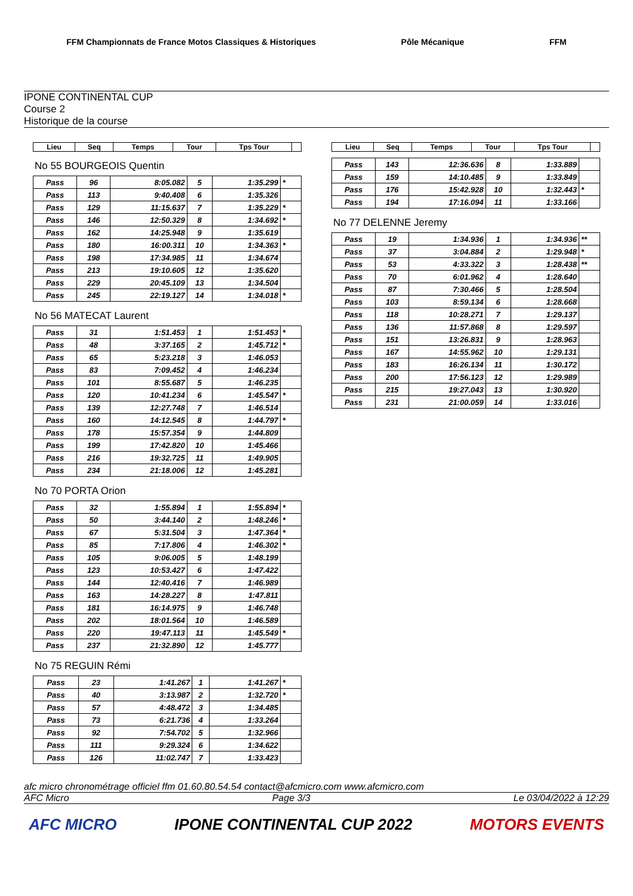FFM Championnats de France Motos Classiques & Historiques
Pôle Mécanique FFM
IPONE CONTINENTAL CUP
Course 2
Historique de la course
| Lieu | Seq | Temps | Tour | Tps Tour | |
| --- | --- | --- | --- | --- | --- |
No 55 BOURGEOIS Quentin
| Pass | 96 | 8:05.082 | 5 | 1:35.299 | * |
| Pass | 113 | 9:40.408 | 6 | 1:35.326 | |
| Pass | 129 | 11:15.637 | 7 | 1:35.229 | * |
| Pass | 146 | 12:50.329 | 8 | 1:34.692 | * |
| Pass | 162 | 14:25.948 | 9 | 1:35.619 | |
| Pass | 180 | 16:00.311 | 10 | 1:34.363 | * |
| Pass | 198 | 17:34.985 | 11 | 1:34.674 | |
| Pass | 213 | 19:10.605 | 12 | 1:35.620 | |
| Pass | 229 | 20:45.109 | 13 | 1:34.504 | |
| Pass | 245 | 22:19.127 | 14 | 1:34.018 | * |
No 56 MATECAT Laurent
| Pass | 31 | 1:51.453 | 1 | 1:51.453 | * |
| Pass | 48 | 3:37.165 | 2 | 1:45.712 | * |
| Pass | 65 | 5:23.218 | 3 | 1:46.053 | |
| Pass | 83 | 7:09.452 | 4 | 1:46.234 | |
| Pass | 101 | 8:55.687 | 5 | 1:46.235 | |
| Pass | 120 | 10:41.234 | 6 | 1:45.547 | * |
| Pass | 139 | 12:27.748 | 7 | 1:46.514 | |
| Pass | 160 | 14:12.545 | 8 | 1:44.797 | * |
| Pass | 178 | 15:57.354 | 9 | 1:44.809 | |
| Pass | 199 | 17:42.820 | 10 | 1:45.466 | |
| Pass | 216 | 19:32.725 | 11 | 1:49.905 | |
| Pass | 234 | 21:18.006 | 12 | 1:45.281 | |
No 70 PORTA Orion
| Pass | 32 | 1:55.894 | 1 | 1:55.894 | * |
| Pass | 50 | 3:44.140 | 2 | 1:48.246 | * |
| Pass | 67 | 5:31.504 | 3 | 1:47.364 | * |
| Pass | 85 | 7:17.806 | 4 | 1:46.302 | * |
| Pass | 105 | 9:06.005 | 5 | 1:48.199 | |
| Pass | 123 | 10:53.427 | 6 | 1:47.422 | |
| Pass | 144 | 12:40.416 | 7 | 1:46.989 | |
| Pass | 163 | 14:28.227 | 8 | 1:47.811 | |
| Pass | 181 | 16:14.975 | 9 | 1:46.748 | |
| Pass | 202 | 18:01.564 | 10 | 1:46.589 | |
| Pass | 220 | 19:47.113 | 11 | 1:45.549 | * |
| Pass | 237 | 21:32.890 | 12 | 1:45.777 | |
No 75 REGUIN Rémi
| Pass | 23 | 1:41.267 | 1 | 1:41.267 | * |
| Pass | 40 | 3:13.987 | 2 | 1:32.720 | * |
| Pass | 57 | 4:48.472 | 3 | 1:34.485 | |
| Pass | 73 | 6:21.736 | 4 | 1:33.264 | |
| Pass | 92 | 7:54.702 | 5 | 1:32.966 | |
| Pass | 111 | 9:29.324 | 6 | 1:34.622 | |
| Pass | 126 | 11:02.747 | 7 | 1:33.423 | |
| Lieu | Seq | Temps | Tour | Tps Tour | |
| --- | --- | --- | --- | --- | --- |
| Pass | 143 | 12:36.636 | 8 | 1:33.889 | |
| Pass | 159 | 14:10.485 | 9 | 1:33.849 | |
| Pass | 176 | 15:42.928 | 10 | 1:32.443 | * |
| Pass | 194 | 17:16.094 | 11 | 1:33.166 | |
No 77 DELENNE Jeremy
| Pass | 19 | 1:34.936 | 1 | 1:34.936 | ** |
| Pass | 37 | 3:04.884 | 2 | 1:29.948 | * |
| Pass | 53 | 4:33.322 | 3 | 1:28.438 | ** |
| Pass | 70 | 6:01.962 | 4 | 1:28.640 | |
| Pass | 87 | 7:30.466 | 5 | 1:28.504 | |
| Pass | 103 | 8:59.134 | 6 | 1:28.668 | |
| Pass | 118 | 10:28.271 | 7 | 1:29.137 | |
| Pass | 136 | 11:57.868 | 8 | 1:29.597 | |
| Pass | 151 | 13:26.831 | 9 | 1:28.963 | |
| Pass | 167 | 14:55.962 | 10 | 1:29.131 | |
| Pass | 183 | 16:26.134 | 11 | 1:30.172 | |
| Pass | 200 | 17:56.123 | 12 | 1:29.989 | |
| Pass | 215 | 19:27.043 | 13 | 1:30.920 | |
| Pass | 231 | 21:00.059 | 14 | 1:33.016 | |
afc micro chronométrage officiel ffm 01.60.80.54.54 contact@afcmicro.com www.afcmicro.com
AFC Micro Page 3/3 Le 03/04/2022 à 12:29
AFC MICRO IPONE CONTINENTAL CUP 2022 MOTORS EVENTS